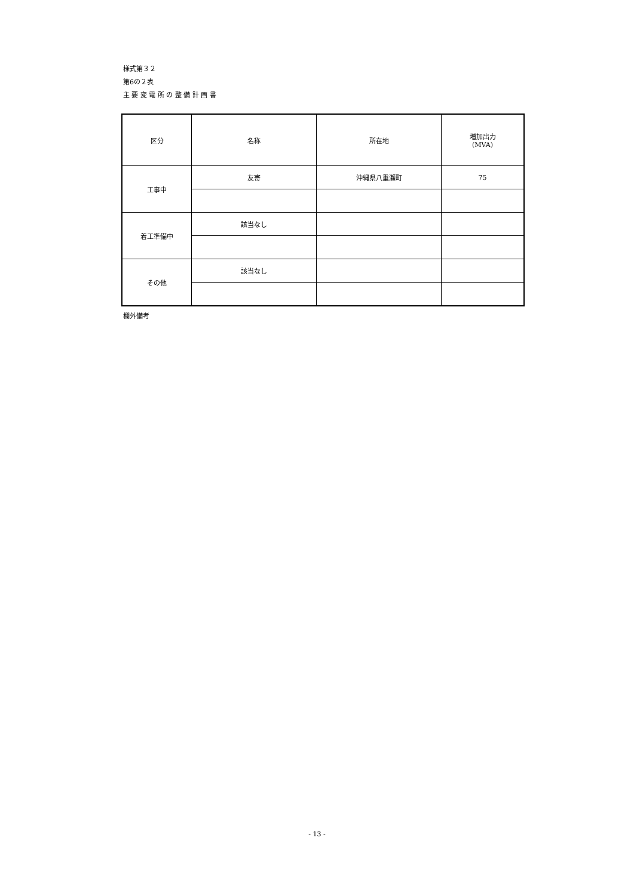様式第３２
第6の２表
主 要 変 電 所 の 整 備 計 画 書
| 区分 | 名称 | 所在地 | 増加出力 (MVA) |
| --- | --- | --- | --- |
| 工事中 | 友寄 | 沖縄県八重瀬町 | 75 |
| 着工準備中 | 該当なし | | |
| その他 | 該当なし | | |
欄外備考
- 13 -